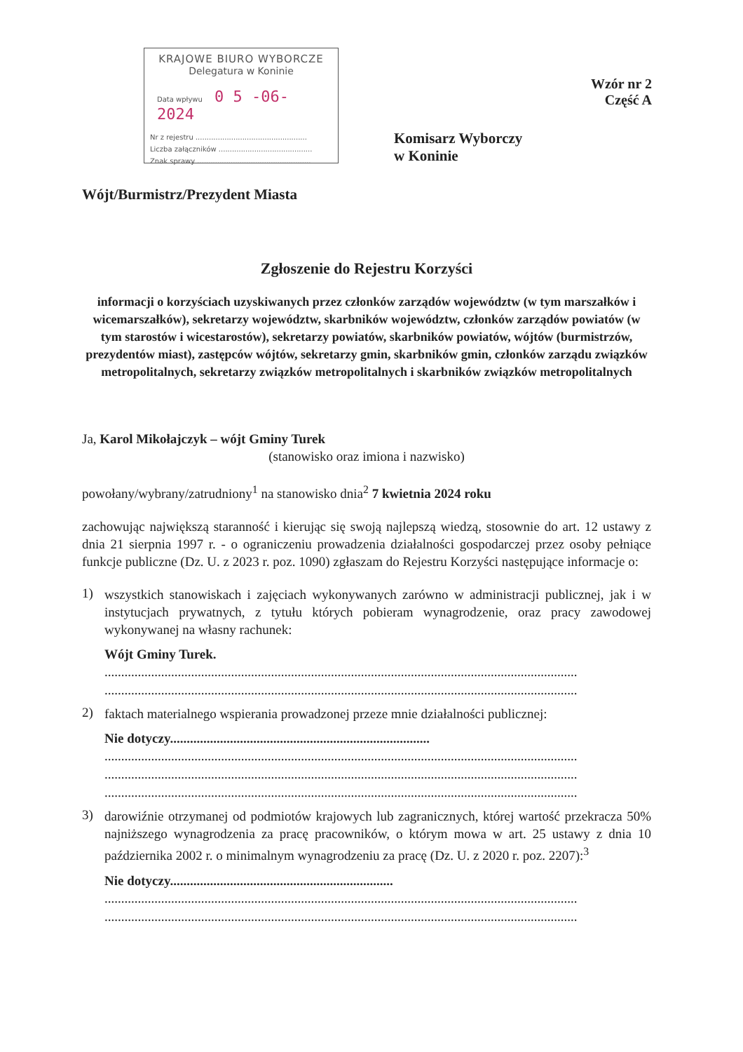KRAJOWE BIURO WYBORCZE
Delegatura w Koninie
Data wpływu 0 5 -06- 2024
Nr z rejestru ..................................................
Liczba załączników ..........................................
Znak sprawy ...................................................
Wzór nr 2
Część A
Komisarz Wyborczy
w Koninie
Wójt/Burmistrz/Prezydent Miasta
Zgłoszenie do Rejestru Korzyści
informacji o korzyściach uzyskiwanych przez członków zarządów województw (w tym marszałków i wicemarszałków), sekretarzy województw, skarbników województw, członków zarządów powiatów (w tym starostów i wicestarostów), sekretarzy powiatów, skarbników powiatów, wójtów (burmistrzów, prezydentów miast), zastępców wójtów, sekretarzy gmin, skarbników gmin, członków zarządu związków metropolitalnych, sekretarzy związków metropolitalnych i skarbników związków metropolitalnych
Ja, Karol Mikołajczyk – wójt Gminy Turek
(stanowisko oraz imiona i nazwisko)
powołany/wybrany/zatrudniony<sup>1</sup> na stanowisko dnia<sup>2</sup> 7 kwietnia 2024 roku
zachowując największą staranność i kierując się swoją najlepszą wiedzą, stosownie do art. 12 ustawy z dnia 21 sierpnia 1997 r. - o ograniczeniu prowadzenia działalności gospodarczej przez osoby pełniące funkcje publiczne (Dz. U. z 2023 r. poz. 1090) zgłaszam do Rejestru Korzyści następujące informacje o:
1)
wszystkich stanowiskach i zajęciach wykonywanych zarówno w administracji publicznej, jak i w instytucjach prywatnych, z tytułu których pobieram wynagrodzenie, oraz pracy zawodowej wykonywanej na własny rachunek:
Wójt Gminy Turek.
..............................................................................................................................................
..............................................................................................................................................
2)
faktach materialnego wspierania prowadzonej przeze mnie działalności publicznej:
Nie dotyczy..............................................................................
..............................................................................................................................................
..............................................................................................................................................
..............................................................................................................................................
3)
darowiźnie otrzymanej od podmiotów krajowych lub zagranicznych, której wartość przekracza 50% najniższego wynagrodzenia za pracę pracowników, o którym mowa w art. 25 ustawy z dnia 10 października 2002 r. o minimalnym wynagrodzeniu za pracę (Dz. U. z 2020 r. poz. 2207):<sup>3</sup>
Nie dotyczy...................................................................
..............................................................................................................................................
..............................................................................................................................................